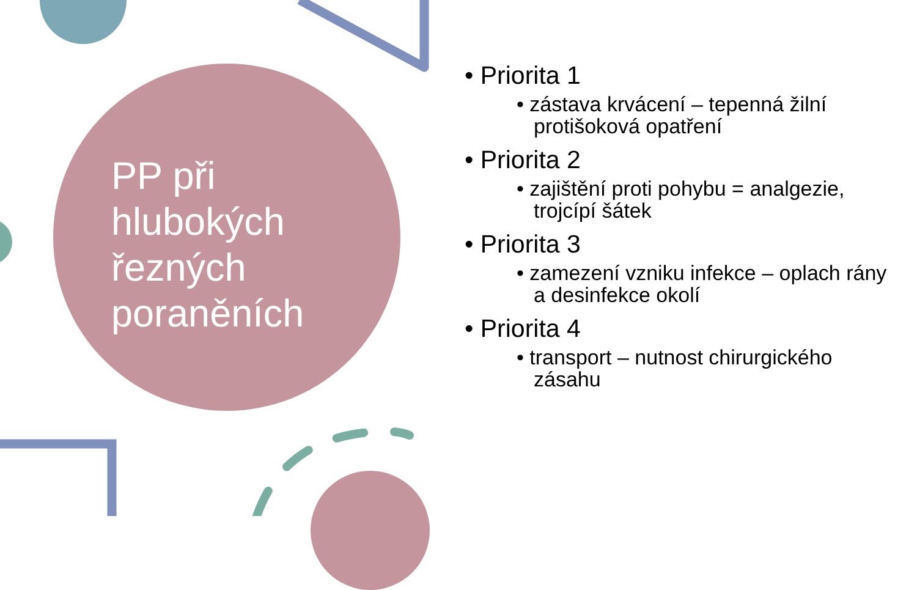PP při hlubokých řezných poraněních
• Priorita 1
• zástava krvácení – tepenná žilní protišoková opatření
• Priorita 2
• zajištění proti pohybu = analgezie, trojcípí šátek
• Priorita 3
• zamezení vzniku infekce – oplach rány a desinfekce okolí
• Priorita 4
• transport – nutnost chirurgického zásahu